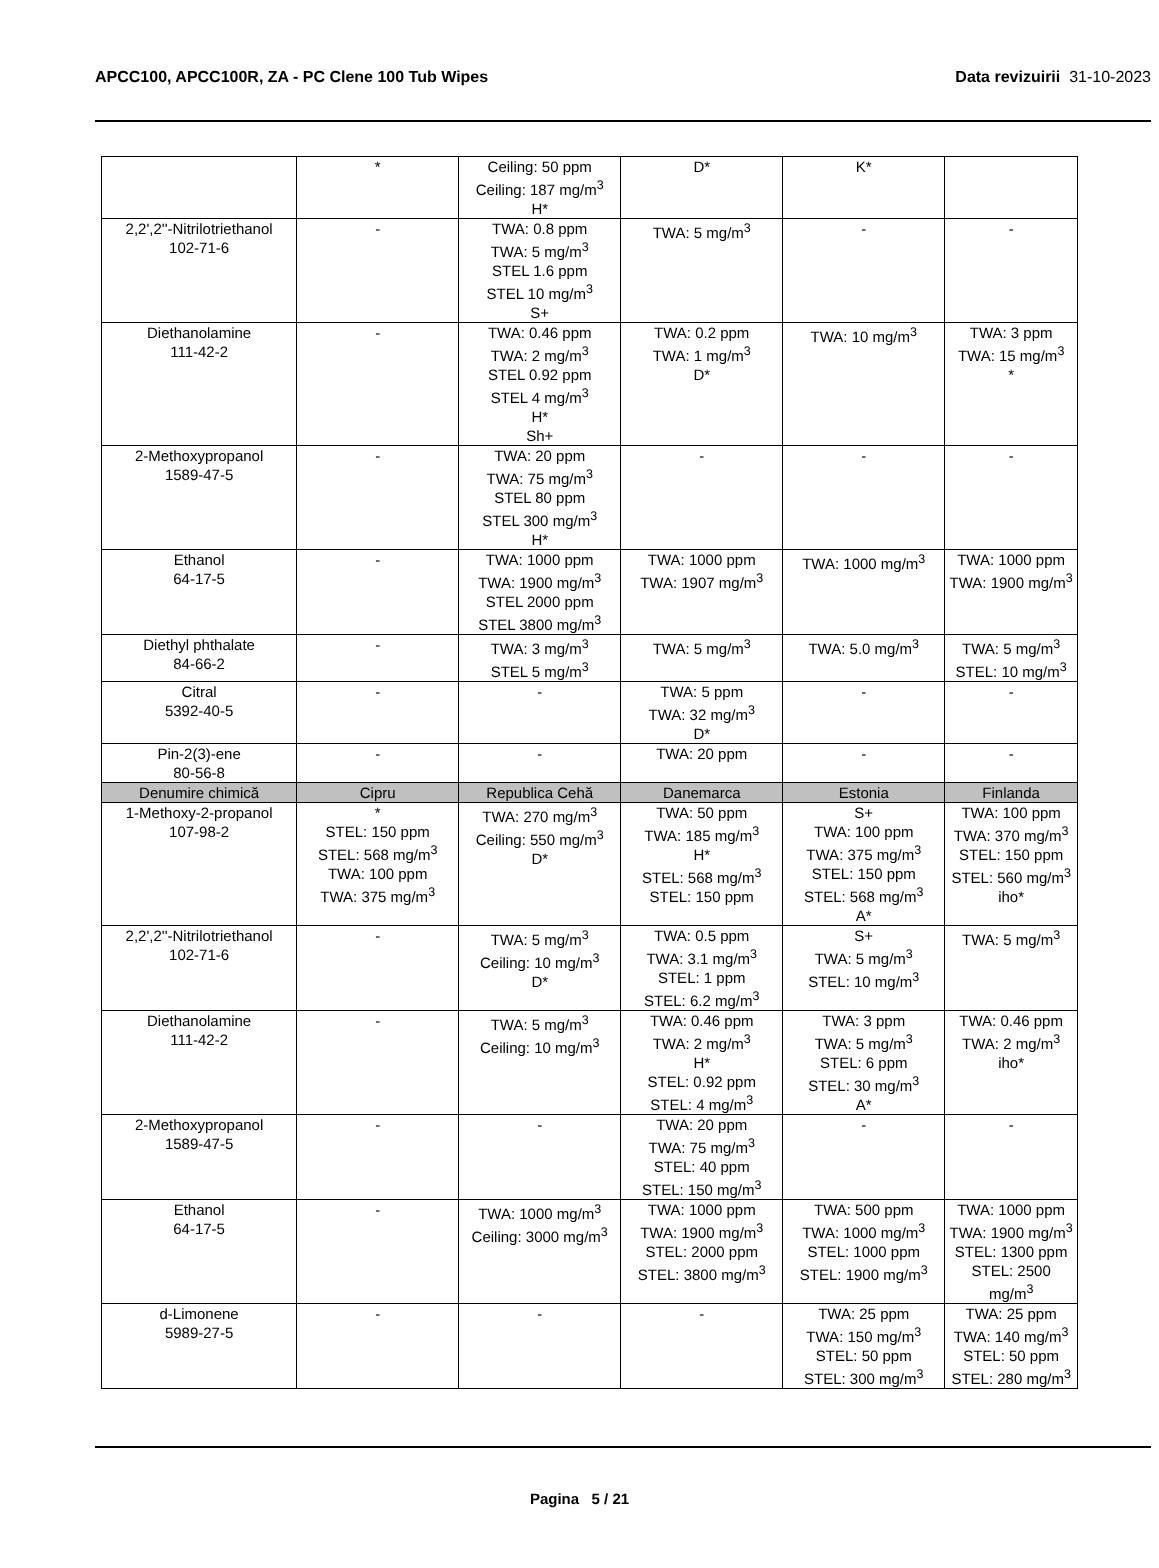APCC100, APCC100R, ZA - PC Clene 100 Tub Wipes
Data revizuirii 31-10-2023
| | * | Ceiling: 50 ppm Ceiling: 187 mg/m<sup>3</sup> H* | D* | K* | |
| 2,2',2''-Nitrilotriethanol 102-71-6 | - | TWA: 0.8 ppm TWA: 5 mg/m<sup>3</sup> STEL 1.6 ppm STEL 10 mg/m<sup>3</sup> S+ | TWA: 5 mg/m<sup>3</sup> | - | - |
| Diethanolamine 111-42-2 | - | TWA: 0.46 ppm TWA: 2 mg/m<sup>3</sup> STEL 0.92 ppm STEL 4 mg/m<sup>3</sup> H* Sh+ | TWA: 0.2 ppm TWA: 1 mg/m<sup>3</sup> D* | TWA: 10 mg/m<sup>3</sup> | TWA: 3 ppm TWA: 15 mg/m<sup>3</sup> * |
| 2-Methoxypropanol 1589-47-5 | - | TWA: 20 ppm TWA: 75 mg/m<sup>3</sup> STEL 80 ppm STEL 300 mg/m<sup>3</sup> H* | - | - | - |
| Ethanol 64-17-5 | - | TWA: 1000 ppm TWA: 1900 mg/m<sup>3</sup> STEL 2000 ppm STEL 3800 mg/m<sup>3</sup> | TWA: 1000 ppm TWA: 1907 mg/m<sup>3</sup> | TWA: 1000 mg/m<sup>3</sup> | TWA: 1000 ppm TWA: 1900 mg/m<sup>3</sup> |
| Diethyl phthalate 84-66-2 | - | TWA: 3 mg/m<sup>3</sup> STEL 5 mg/m<sup>3</sup> | TWA: 5 mg/m<sup>3</sup> | TWA: 5.0 mg/m<sup>3</sup> | TWA: 5 mg/m<sup>3</sup> STEL: 10 mg/m<sup>3</sup> |
| Citral 5392-40-5 | - | - | TWA: 5 ppm TWA: 32 mg/m<sup>3</sup> D* | - | - |
| Pin-2(3)-ene 80-56-8 | - | - | TWA: 20 ppm | - | - |
| Denumire chimică | Cipru | Republica Cehă | Danemarca | Estonia | Finlanda |
| 1-Methoxy-2-propanol 107-98-2 | * STEL: 150 ppm STEL: 568 mg/m<sup>3</sup> TWA: 100 ppm TWA: 375 mg/m<sup>3</sup> | TWA: 270 mg/m<sup>3</sup> Ceiling: 550 mg/m<sup>3</sup> D* | TWA: 50 ppm TWA: 185 mg/m<sup>3</sup> H* STEL: 568 mg/m<sup>3</sup> STEL: 150 ppm | S+ TWA: 100 ppm TWA: 375 mg/m<sup>3</sup> STEL: 150 ppm STEL: 568 mg/m<sup>3</sup> A* | TWA: 100 ppm TWA: 370 mg/m<sup>3</sup> STEL: 150 ppm STEL: 560 mg/m<sup>3</sup> iho* |
| 2,2',2''-Nitrilotriethanol 102-71-6 | - | TWA: 5 mg/m<sup>3</sup> Ceiling: 10 mg/m<sup>3</sup> D* | TWA: 0.5 ppm TWA: 3.1 mg/m<sup>3</sup> STEL: 1 ppm STEL: 6.2 mg/m<sup>3</sup> | S+ TWA: 5 mg/m<sup>3</sup> STEL: 10 mg/m<sup>3</sup> | TWA: 5 mg/m<sup>3</sup> |
| Diethanolamine 111-42-2 | - | TWA: 5 mg/m<sup>3</sup> Ceiling: 10 mg/m<sup>3</sup> | TWA: 0.46 ppm TWA: 2 mg/m<sup>3</sup> H* STEL: 0.92 ppm STEL: 4 mg/m<sup>3</sup> | TWA: 3 ppm TWA: 5 mg/m<sup>3</sup> STEL: 6 ppm STEL: 30 mg/m<sup>3</sup> A* | TWA: 0.46 ppm TWA: 2 mg/m<sup>3</sup> iho* |
| 2-Methoxypropanol 1589-47-5 | - | - | TWA: 20 ppm TWA: 75 mg/m<sup>3</sup> STEL: 40 ppm STEL: 150 mg/m<sup>3</sup> | - | - |
| Ethanol 64-17-5 | - | TWA: 1000 mg/m<sup>3</sup> Ceiling: 3000 mg/m<sup>3</sup> | TWA: 1000 ppm TWA: 1900 mg/m<sup>3</sup> STEL: 2000 ppm STEL: 3800 mg/m<sup>3</sup> | TWA: 500 ppm TWA: 1000 mg/m<sup>3</sup> STEL: 1000 ppm STEL: 1900 mg/m<sup>3</sup> | TWA: 1000 ppm TWA: 1900 mg/m<sup>3</sup> STEL: 1300 ppm STEL: 2500 mg/m<sup>3</sup> |
| d-Limonene 5989-27-5 | - | - | - | TWA: 25 ppm TWA: 150 mg/m<sup>3</sup> STEL: 50 ppm STEL: 300 mg/m<sup>3</sup> | TWA: 25 ppm TWA: 140 mg/m<sup>3</sup> STEL: 50 ppm STEL: 280 mg/m<sup>3</sup> |
Pagina 5 / 21